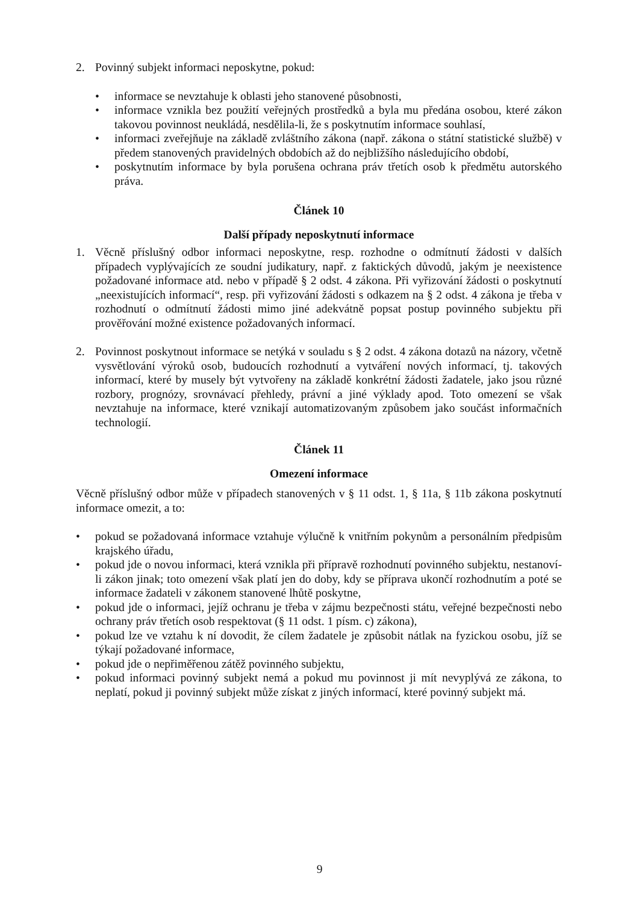2. Povinný subjekt informaci neposkytne, pokud:
• informace se nevztahuje k oblasti jeho stanovené působnosti,
• informace vznikla bez použití veřejných prostředků a byla mu předána osobou, které zákon takovou povinnost neukládá, nesdělila-li, že s poskytnutím informace souhlasí,
• informaci zveřejňuje na základě zvláštního zákona (např. zákona o státní statistické službě) v předem stanovených pravidelných obdobích až do nejbližšího následujícího období,
• poskytnutím informace by byla porušena ochrana práv třetích osob k předmětu autorského práva.
Článek 10
Další případy neposkytnutí informace
1. Věcně příslušný odbor informaci neposkytne, resp. rozhodne o odmítnutí žádosti v dalších případech vyplývajících ze soudní judikatury, např. z faktických důvodů, jakým je neexistence požadované informace atd. nebo v případě § 2 odst. 4 zákona. Při vyřizování žádosti o poskytnutí „neexistujících informací“, resp. při vyřizování žádosti s odkazem na § 2 odst. 4 zákona je třeba v rozhodnutí o odmítnutí žádosti mimo jiné adekvátně popsat postup povinného subjektu při prověřování možné existence požadovaných informací.
2. Povinnost poskytnout informace se netýká v souladu s § 2 odst. 4 zákona dotazů na názory, včetně vysvětlování výroků osob, budoucích rozhodnutí a vytváření nových informací, tj. takových informací, které by musely být vytvořeny na základě konkrétní žádosti žadatele, jako jsou různé rozbory, prognózy, srovnávací přehledy, právní a jiné výklady apod. Toto omezení se však nevztahuje na informace, které vznikají automatizovaným způsobem jako součást informačních technologií.
Článek 11
Omezení informace
Věcně příslušný odbor může v případech stanovených v § 11 odst. 1, § 11a, § 11b zákona poskytnutí informace omezit, a to:
• pokud se požadovaná informace vztahuje výlučně k vnitřním pokynům a personálním předpisům krajského úřadu,
• pokud jde o novou informaci, která vznikla při přípravě rozhodnutí povinného subjektu, nestanoví-li zákon jinak; toto omezení však platí jen do doby, kdy se příprava ukončí rozhodnutím a poté se informace žadateli v zákonem stanovené lhůtě poskytne,
• pokud jde o informaci, jejíž ochranu je třeba v zájmu bezpečnosti státu, veřejné bezpečnosti nebo ochrany práv třetích osob respektovat (§ 11 odst. 1 písm. c) zákona),
• pokud lze ve vztahu k ní dovodit, že cílem žadatele je způsobit nátlak na fyzickou osobu, jíž se týkají požadované informace,
• pokud jde o nepřiměřenou zátěž povinného subjektu,
• pokud informaci povinný subjekt nemá a pokud mu povinnost ji mít nevyplývá ze zákona, to neplatí, pokud ji povinný subjekt může získat z jiných informací, které povinný subjekt má.
9